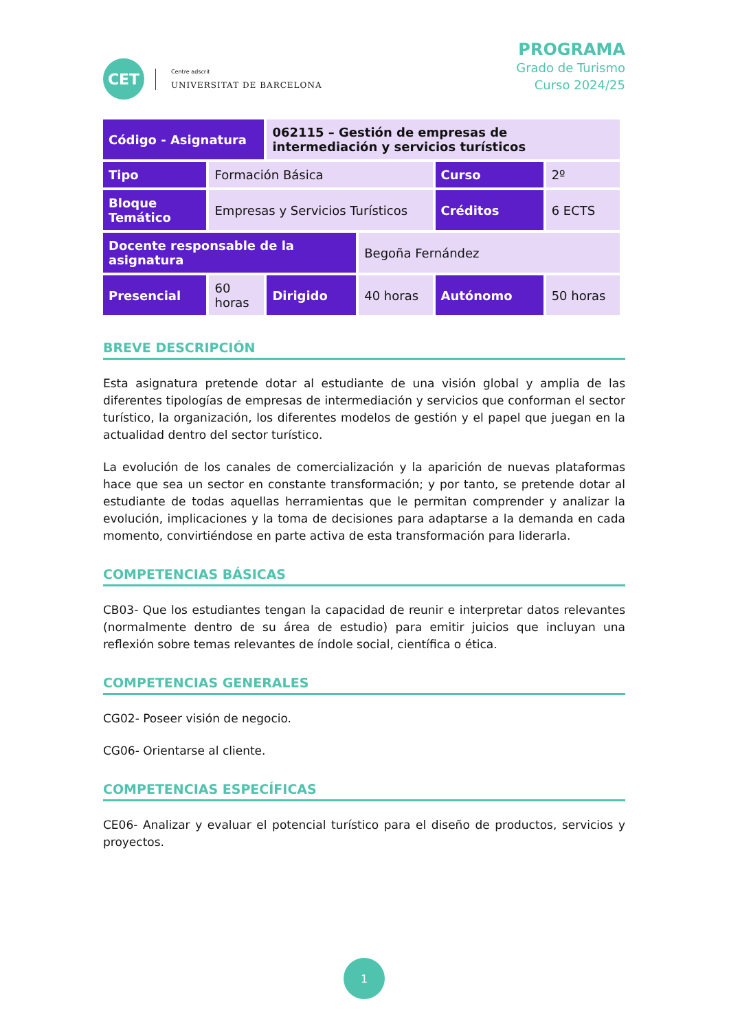CET
Centre adscrit
UNIVERSITAT DE BARCELONA
PROGRAMA
Grado de Turismo
Curso 2024/25
| Código - Asignatura | | 062115 – Gestión de empresas de intermediación y servicios turísticos | | | |
| Tipo | Formación Básica | | | Curso | 2º |
| Bloque Temático | Empresas y Servicios Turísticos | | | Créditos | 6 ECTS |
| Docente responsable de la asignatura | | | Begoña Fernández | | |
| Presencial | 60 horas | Dirigido | 40 horas | Autónomo | 50 horas |
BREVE DESCRIPCIÓN
Esta asignatura pretende dotar al estudiante de una visión global y amplia de las diferentes tipologías de empresas de intermediación y servicios que conforman el sector turístico, la organización, los diferentes modelos de gestión y el papel que juegan en la actualidad dentro del sector turístico.
La evolución de los canales de comercialización y la aparición de nuevas plataformas hace que sea un sector en constante transformación; y por tanto, se pretende dotar al estudiante de todas aquellas herramientas que le permitan comprender y analizar la evolución, implicaciones y la toma de decisiones para adaptarse a la demanda en cada momento, convirtiéndose en parte activa de esta transformación para liderarla.
COMPETENCIAS BÁSICAS
CB03- Que los estudiantes tengan la capacidad de reunir e interpretar datos relevantes (normalmente dentro de su área de estudio) para emitir juicios que incluyan una reflexión sobre temas relevantes de índole social, científica o ética.
COMPETENCIAS GENERALES
CG02- Poseer visión de negocio.
CG06- Orientarse al cliente.
COMPETENCIAS ESPECÍFICAS
CE06- Analizar y evaluar el potencial turístico para el diseño de productos, servicios y proyectos.
1